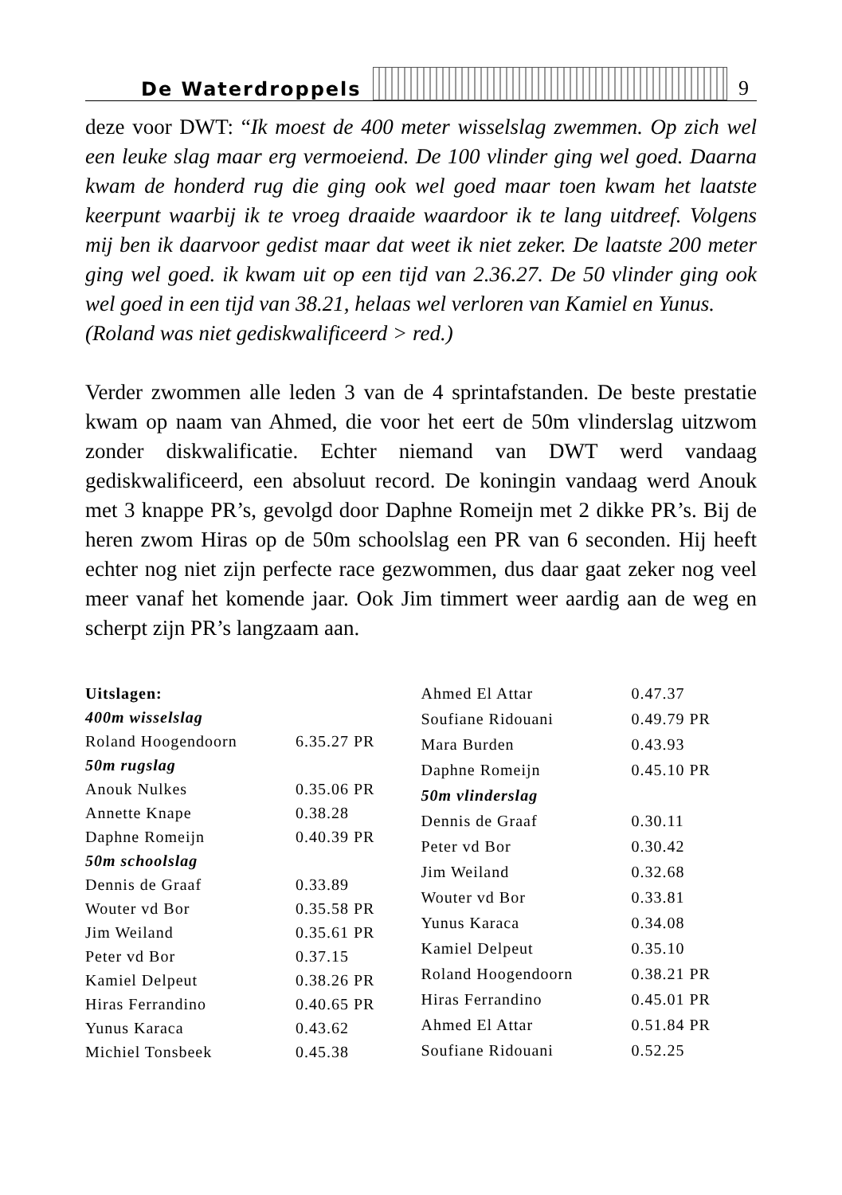De Waterdroppels 9
deze voor DWT: “Ik moest de 400 meter wisselslag zwemmen. Op zich wel een leuke slag maar erg vermoeiend. De 100 vlinder ging wel goed. Daarna kwam de honderd rug die ging ook wel goed maar toen kwam het laatste keerpunt waarbij ik te vroeg draaide waardoor ik te lang uitdreef. Volgens mij ben ik daarvoor gedist maar dat weet ik niet zeker. De laatste 200 meter ging wel goed. ik kwam uit op een tijd van 2.36.27. De 50 vlinder ging ook wel goed in een tijd van 38.21, helaas wel verloren van Kamiel en Yunus.
(Roland was niet gediskwalificeerd > red.)
Verder zwommen alle leden 3 van de 4 sprintafstanden. De beste prestatie kwam op naam van Ahmed, die voor het eert de 50m vlinderslag uitzwom zonder diskwalificatie. Echter niemand van DWT werd vandaag gediskwalificeerd, een absoluut record. De koningin vandaag werd Anouk met 3 knappe PR’s, gevolgd door Daphne Romeijn met 2 dikke PR’s. Bij de heren zwom Hiras op de 50m schoolslag een PR van 6 seconden. Hij heeft echter nog niet zijn perfecte race gezwommen, dus daar gaat zeker nog veel meer vanaf het komende jaar. Ook Jim timmert weer aardig aan de weg en scherpt zijn PR’s langzaam aan.
| Uitslagen: | |
| 400m wisselslag | |
| Roland Hoogendoorn | 6.35.27 PR |
| 50m rugslag | |
| Anouk Nulkes | 0.35.06 PR |
| Annette Knape | 0.38.28 |
| Daphne Romeijn | 0.40.39 PR |
| 50m schoolslag | |
| Dennis de Graaf | 0.33.89 |
| Wouter vd Bor | 0.35.58 PR |
| Jim Weiland | 0.35.61 PR |
| Peter vd Bor | 0.37.15 |
| Kamiel Delpeut | 0.38.26 PR |
| Hiras Ferrandino | 0.40.65 PR |
| Yunus Karaca | 0.43.62 |
| Michiel Tonsbeek | 0.45.38 |
| Ahmed El Attar | 0.47.37 |
| Soufiane Ridouani | 0.49.79 PR |
| Mara Burden | 0.43.93 |
| Daphne Romeijn | 0.45.10 PR |
| 50m vlinderslag | |
| Dennis de Graaf | 0.30.11 |
| Peter vd Bor | 0.30.42 |
| Jim Weiland | 0.32.68 |
| Wouter vd Bor | 0.33.81 |
| Yunus Karaca | 0.34.08 |
| Kamiel Delpeut | 0.35.10 |
| Roland Hoogendoorn | 0.38.21 PR |
| Hiras Ferrandino | 0.45.01 PR |
| Ahmed El Attar | 0.51.84 PR |
| Soufiane Ridouani | 0.52.25 |